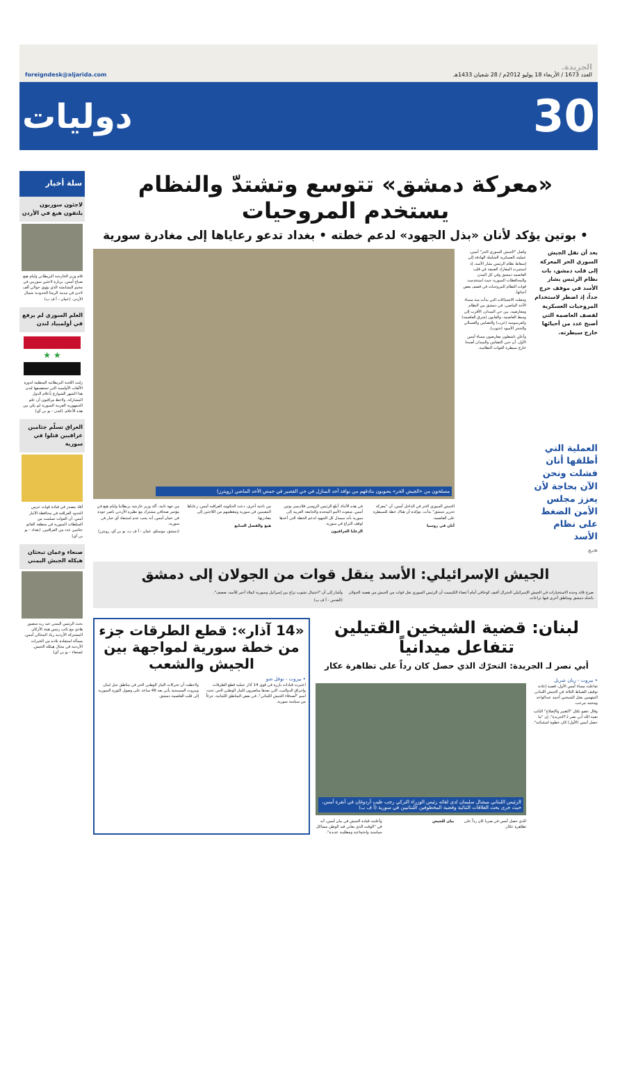الجريدة.
العدد 1673 / الأربعاء 18 يوليو 2012م / 28 شعبان 1433هـ
foreigndesk@aljarida.com
30
دوليات
«معركة دمشق» تتوسع وتشتدّ والنظام يستخدم المروحيات
• بوتين يؤكد لأنان «بذل الجهود» لدعم خطته • بغداد تدعو رعاياها إلى مغادرة سورية
بعد أن نقل الجيش السوري الحر المعركة إلى قلب دمشق، بات نظام الرئيس بشار الأسد في موقف حرج جداً، إذ اضطر لاستخدام المروحيات العسكرية لقصف العاصمة التي أصبح عدد من أحيائها خارج سيطرته.
العملية التي أطلقها أنان فشلت ونحن الآن بحاجة لأن يعزز مجلس الأمن الضغط على نظام الأسد
هيغ
واصل "الجيش السوري الحر" أمس، عمليته العسكرية الشاملة الهادفة إلى إسقاط نظام الرئيس بشار الأسد، إذ استمرت المعارك العنيفة في قلب العاصمة دمشق وفي كل المدن والمحافظات السورية حيث استخدمت قوات النظام المروحيات في قصف بعض أحيائها.
وتنقلت الاشتباكات التي بدأت منذ مساء الأحد الماضي، في دمشق بين النظام ومعارضيه، بين حي الميدان، الأقرب إلى وسط العاصمة، والقابون (شرق العاصمة) وكفرسوسة (غرب) والتضامن والعسالي والحجر الأسود (جنوب).
وأعلن ناشطون معارضون مساء أمس الأول، أن حيي التضامن والميدان أصبحا خارج سيطرة القوات النظامية.
مسلحون من «الجيش الحر» يصوبون بنادقهم من نوافذ أحد المنازل في حي القصير في حمص الأحد الماضي (رويترز)
الجيش السوري الحر في الداخل أمس، أن "معركة تحرير دمشق" بدأت، مؤكدة أن هناك خطة للسيطرة على العاصمة.
أنان في روسيا
في هذه الأثناء، أبلغ الرئيس الروسي فلاديمير بوتين أمس، مبعوث الأمم المتحدة والجامعة العربية إلى سورية بأنه سيبذل كل الجهود لدعم الخطة التي أعدها لوقف النزاع في سورية.
الرعايا العراقيون
من ناحية أخرى، دعت الحكومة العراقية أمس، رعاياها المقيمين في سورية ومغظمهم من اللاجئين إلى مغادرتها.
هيغ والفصل السابع
من جهة ثانية، أكد وزير خارجية بريطانيا وليام هيغ في مؤتمر صحافي مشترك مع نظيره الأردني ناصر جودة في عمان أمس، أنه يجب عدم استبعاد أي خيار في سورية.
(دمشق، موسكو، عمان - أ ف ب، يو بي آي، رويترز)
الجيش الإسرائيلي: الأسد ينقل قوات من الجولان إلى دمشق
صرح قائد وحدة الاستخبارات في الجيش الإسرائيلي الجنرال أفيف كوخافي أمام أعضاء الكنيست أن الرئيس السوري نقل قوات من الجيش من هضبة الجولان باتجاه دمشق ومناطق أخرى فيها نزاعات.
وأشار إلى أن "احتمال نشوب نزاع بين إسرائيل وسورية كملاذ أخير للأسد، ضعيف".
(القدس - أ ف ب)
لبنان: قضية الشيخين القتيلين تتفاعل ميدانياً
أبي نصر لـ الجريدة: التحرّك الذي حصل كان رداً على تظاهرة عكار
• بيروت - ريان شربل
تفاعلت مساء أمس الأول، قضية إعادة توقيف الضباط الثلاثة في الجيش اللبناني المتهمين بقتل الشيخين أحمد عبدالواحد ومحمد مرعب.
وقال عضو تكتل "التغيير والإصلاح" النائب نعمة الله أبي نصر لـ"الجريدة"، إن "ما حصل أمس (الأول) كان خطوة استثنائية".
الرئيس اللبناني ميشال سليمان لدى لقائه رئيس الوزراء التركي رجب طيب أردوغان في أنقرة أمس، حيث جرى بحث العلاقات الثنائية وقضية المخطوفين اللبنانيين في سورية (أ ف ب)
الذي حصل أمس في صربا كان رداً على تظاهرة عكار.
بيان للجيش
وأعلنت قيادة الجيش في بيان أمس، أنه في "الوقت الذي يعاني فيه الوطن مشاكل سياسية واجتماعية ومطلبية عديدة".
«14 آذار»: قطع الطرقات جزء من خطة سورية لمواجهة بين الجيش والشعب
• بيروت - نوفل ضو
اعتبرت قيادات بارزة في قوى 14 آذار عملية قطع الطرقات وإحراق الدواليب، التي نفذها مناصرون للتيار الوطني الحر، تحت اسم "أصدقاء الجيش اللبناني"، في بعض المناطق اللبنانية، جزءاً من سياسة سورية.
ولاحظت أن تحركات التيار الوطني الحر في مناطق جبل لبنان وبيروت المسيحية يأتي بعد 48 ساعة على وصول الثورة السورية إلى قلب العاصمة دمشق.
سلة أخبار
لاجئون سوريون يلتقون هيغ في الأردن
قام وزير الخارجية البريطاني وليام هيغ صباح أمس، بزيارة لاجئين سوريين في مخيم البشابشة الذي يؤوي حوالي ألف لاجئ في مدينة الرمثا الحدودية شمال الأردن. (عمان - أ ف ب)
العلم السوري لم يرفع في أولمبياد لندن
★ ★
زيّنت اللجنة البريطانية المنظمة لدورة الألعاب الأولمبية التي تستضيفها لندن هذا الشهر الشوارع بأعلام الدول المشاركة، ولاحظ مراقبون أن علم الجمهورية العربية السورية لم يكن بين هذه الأعلام. (لندن - يو بي آي)
العراق تسلّم جثامين عراقيين قتلوا في سورية
أفاد مصدر في قيادة قوات حرس الحدود العراقية في محافظة الأنبار أمس، أن القوات تسلمت من السلطات السورية في منطقة القائم جثامين عدد من العراقيين. (بغداد - يو بي آي)
صنعاء وعمان تبحثان هيكلة الجيش اليمني
بحث الرئيس اليمني عبد ربه منصور هادي مع نائب رئيس هيئة الأركان المشتركة الأردنية زياد المجالي أمس، مسألة استفادة بلاده من الخبرات الأردنية في مجال هيكلة الجيش. (صنعاء - يو بي آي)